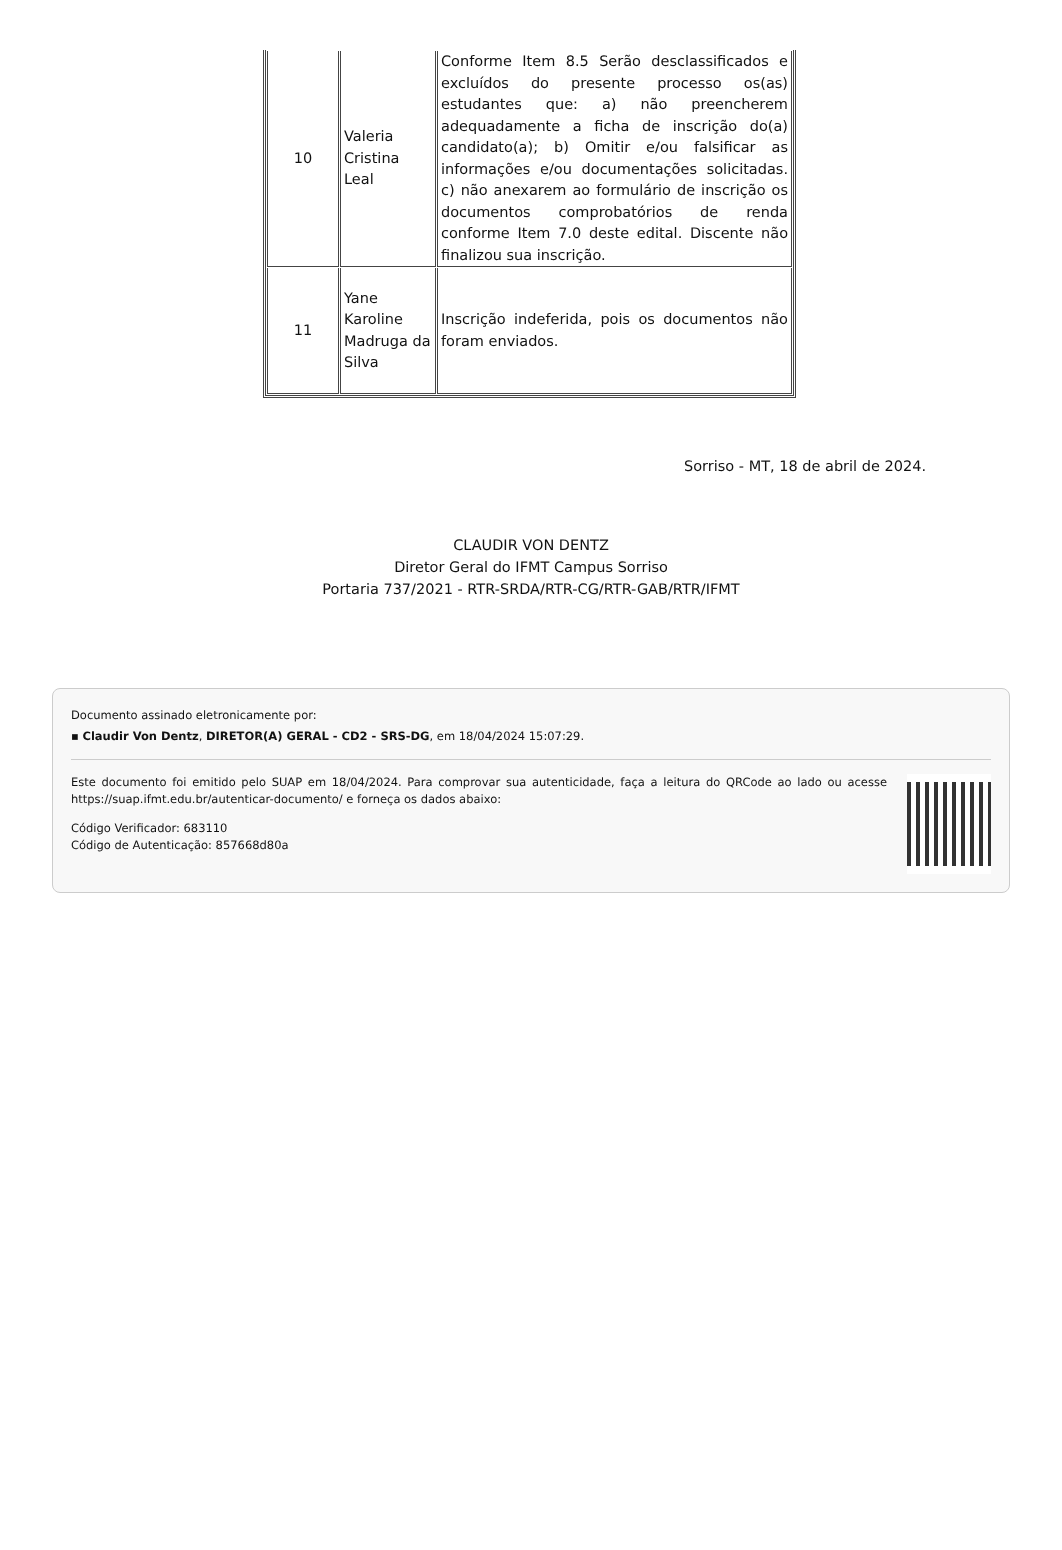| 10 | Valeria Cristina Leal | Conforme Item 8.5 Serão desclassificados e excluídos do presente processo os(as) estudantes que: a) não preencherem adequadamente a ficha de inscrição do(a) candidato(a); b) Omitir e/ou falsificar as informações e/ou documentações solicitadas. c) não anexarem ao formulário de inscrição os documentos comprobatórios de renda conforme Item 7.0 deste edital. Discente não finalizou sua inscrição. |
| 11 | Yane Karoline Madruga da Silva | Inscrição indeferida, pois os documentos não foram enviados. |
Sorriso - MT, 18 de abril de 2024.
CLAUDIR VON DENTZ
Diretor Geral do IFMT Campus Sorriso
Portaria 737/2021 - RTR-SRDA/RTR-CG/RTR-GAB/RTR/IFMT
Documento assinado eletronicamente por:
▪ Claudir Von Dentz, DIRETOR(A) GERAL - CD2 - SRS-DG, em 18/04/2024 15:07:29.
Este documento foi emitido pelo SUAP em 18/04/2024. Para comprovar sua autenticidade, faça a leitura do QRCode ao lado ou acesse https://suap.ifmt.edu.br/autenticar-documento/ e forneça os dados abaixo:
Código Verificador: 683110
Código de Autenticação: 857668d80a